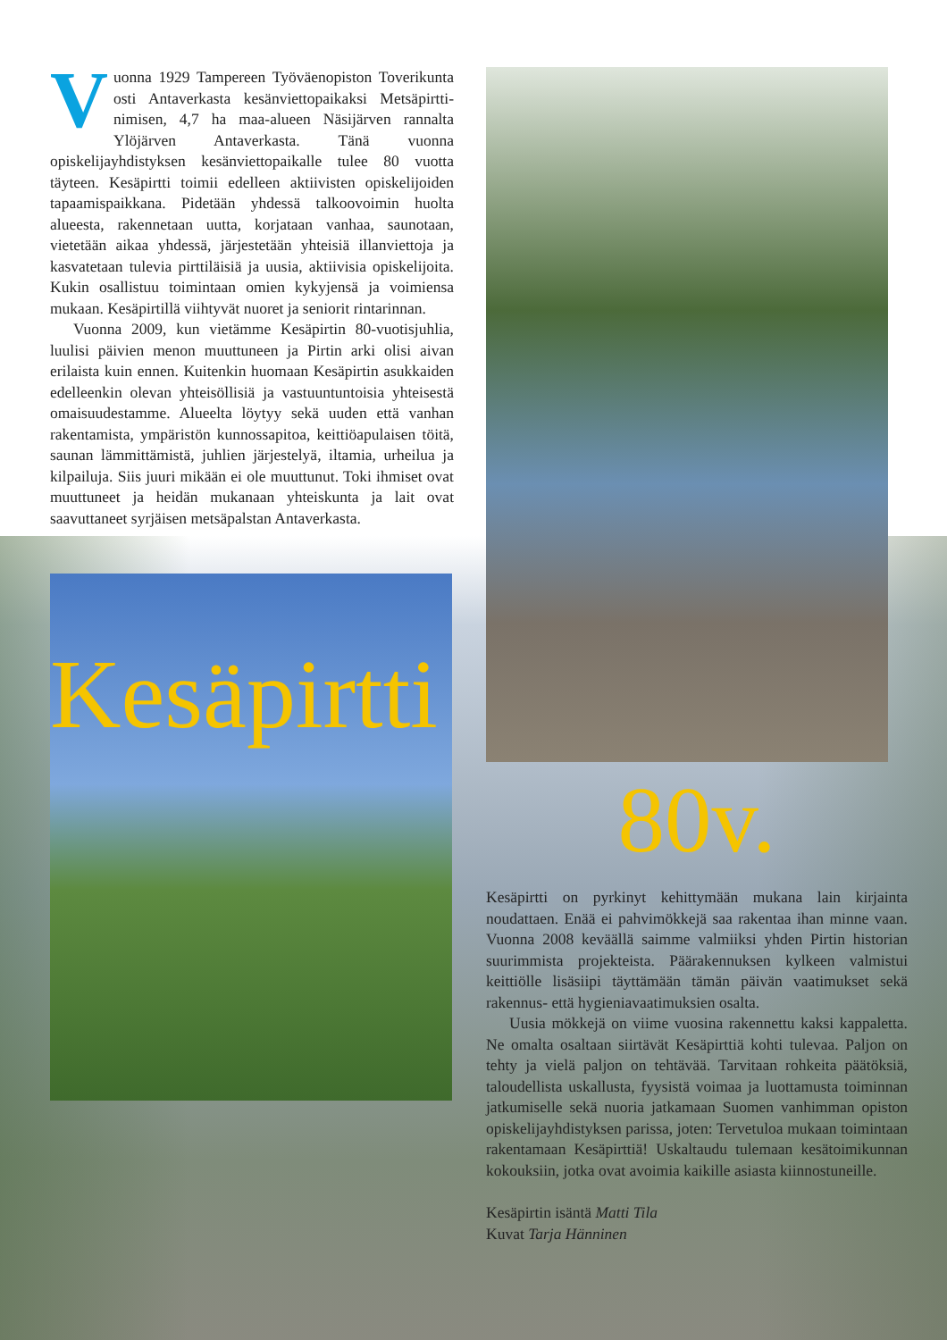Vuonna 1929 Tampereen Työväenopiston Toverikunta osti Antaverkasta kesänviettopaikaksi Metsäpirtti-nimisen, 4,7 ha maa-alueen Näsijärven rannalta Ylöjärven Antaverkasta. Tänä vuonna opiskelijayhdistyksen kesänviettopaikalle tulee 80 vuotta täyteen. Kesäpirtti toimii edelleen aktiivisten opiskelijoiden tapaamispaikkana. Pidetään yhdessä talkoovoimin huolta alueesta, rakennetaan uutta, korjataan vanhaa, saunotaan, vietetään aikaa yhdessä, järjestetään yhteisiä illanviettoja ja kasvatetaan tulevia pirttiläisiä ja uusia, aktiivisia opiskelijoita. Kukin osallistuu toimintaan omien kykyjensä ja voimiensa mukaan. Kesäpirtillä viihtyvät nuoret ja seniorit rintarinnan.
Vuonna 2009, kun vietämme Kesäpirtin 80-vuotisjuhlia, luulisi päivien menon muuttuneen ja Pirtin arki olisi aivan erilaista kuin ennen. Kuitenkin huomaan Kesäpirtin asukkaiden edelleenkin olevan yhteisöllisiä ja vastuuntuntoisia yhteisestä omaisuudestamme. Alueelta löytyy sekä uuden että vanhan rakentamista, ympäristön kunnossapitoa, keittiöapulaisen töitä, saunan lämmittämistä, juhlien järjestelyä, iltamia, urheilua ja kilpailuja. Siis juuri mikään ei ole muuttunut. Toki ihmiset ovat muuttuneet ja heidän mukanaan yhteiskunta ja lait ovat saavuttaneet syrjäisen metsäpalstan Antaverkasta.
Kesäpirtti
80v.
Kesäpirtti on pyrkinyt kehittymään mukana lain kirjainta noudattaen. Enää ei pahvimökkejä saa rakentaa ihan minne vaan. Vuonna 2008 keväällä saimme valmiiksi yhden Pirtin historian suurimmista projekteista. Päärakennuksen kylkeen valmistui keittiölle lisäsiipi täyttämään tämän päivän vaatimukset sekä rakennus- että hygieniavaatimuksien osalta.
Uusia mökkejä on viime vuosina rakennettu kaksi kappaletta. Ne omalta osaltaan siirtävät Kesäpirttiä kohti tulevaa. Paljon on tehty ja vielä paljon on tehtävää. Tarvitaan rohkeita päätöksiä, taloudellista uskallusta, fyysistä voimaa ja luottamusta toiminnan jatkumiselle sekä nuoria jatkamaan Suomen vanhimman opiston opiskelijayhdistyksen parissa, joten: Tervetuloa mukaan toimintaan rakentamaan Kesäpirttiä! Uskaltaudu tulemaan kesätoimikunnan kokouksiin, jotka ovat avoimia kaikille asiasta kiinnostuneille.
Kesäpirtin isäntä Matti Tila
Kuvat Tarja Hänninen